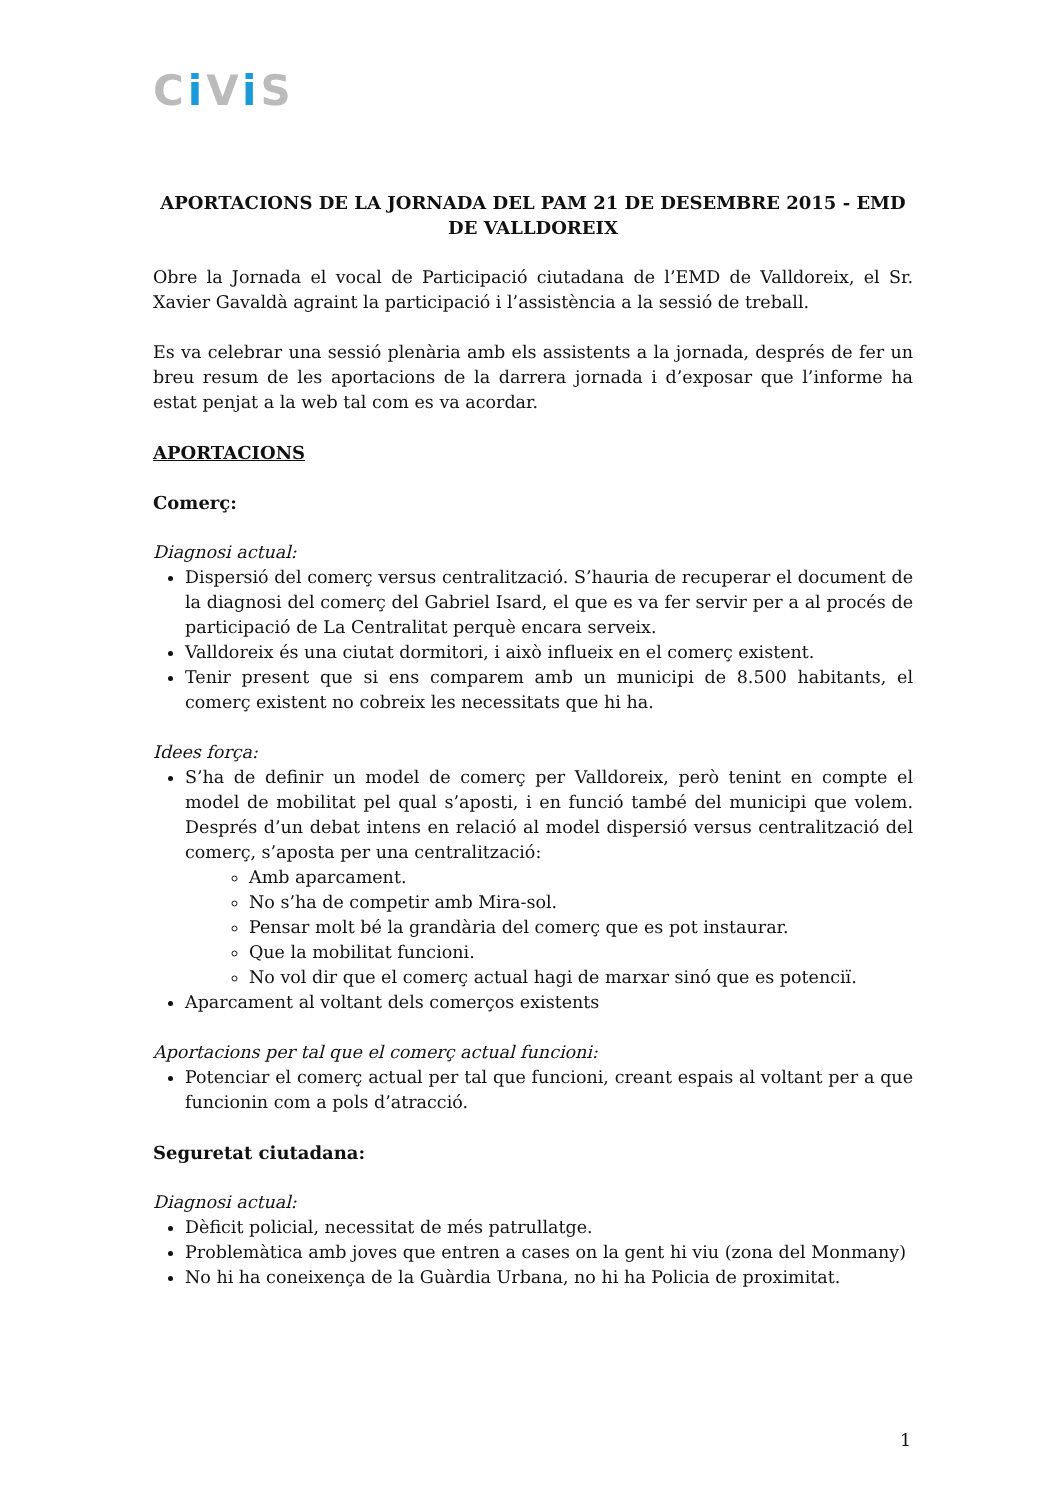Ci Vi S
APORTACIONS DE LA JORNADA DEL PAM 21 DE DESEMBRE 2015 - EMD DE VALLDOREIX
Obre la Jornada el vocal de Participació ciutadana de l’EMD de Valldoreix, el Sr. Xavier Gavaldà agraint la participació i l’assistència a la sessió de treball.
Es va celebrar una sessió plenària amb els assistents a la jornada, després de fer un breu resum de les aportacions de la darrera jornada i d’exposar que l’informe ha estat penjat a la web tal com es va acordar.
APORTACIONS
Comerç:
Diagnosi actual:
Dispersió del comerç versus centralització. S’hauria de recuperar el document de la diagnosi del comerç del Gabriel Isard, el que es va fer servir per a al procés de participació de La Centralitat perquè encara serveix.
Valldoreix és una ciutat dormitori, i això influeix en el comerç existent.
Tenir present que si ens comparem amb un municipi de 8.500 habitants, el comerç existent no cobreix les necessitats que hi ha.
Idees força:
S’ha de definir un model de comerç per Valldoreix, però tenint en compte el model de mobilitat pel qual s’aposti, i en funció també del municipi que volem. Després d’un debat intens en relació al model dispersió versus centralització del comerç, s’aposta per una centralització:
Amb aparcament.
No s’ha de competir amb Mira-sol.
Pensar molt bé la grandària del comerç que es pot instaurar.
Que la mobilitat funcioni.
No vol dir que el comerç actual hagi de marxar sinó que es potenciï.
Aparcament al voltant dels comerços existents
Aportacions per tal que el comerç actual funcioni:
Potenciar el comerç actual per tal que funcioni, creant espais al voltant per a que funcionin com a pols d’atracció.
Seguretat ciutadana:
Diagnosi actual:
Dèficit policial, necessitat de més patrullatge.
Problemàtica amb joves que entren a cases on la gent hi viu (zona del Monmany)
No hi ha coneixença de la Guàrdia Urbana, no hi ha Policia de proximitat.
1